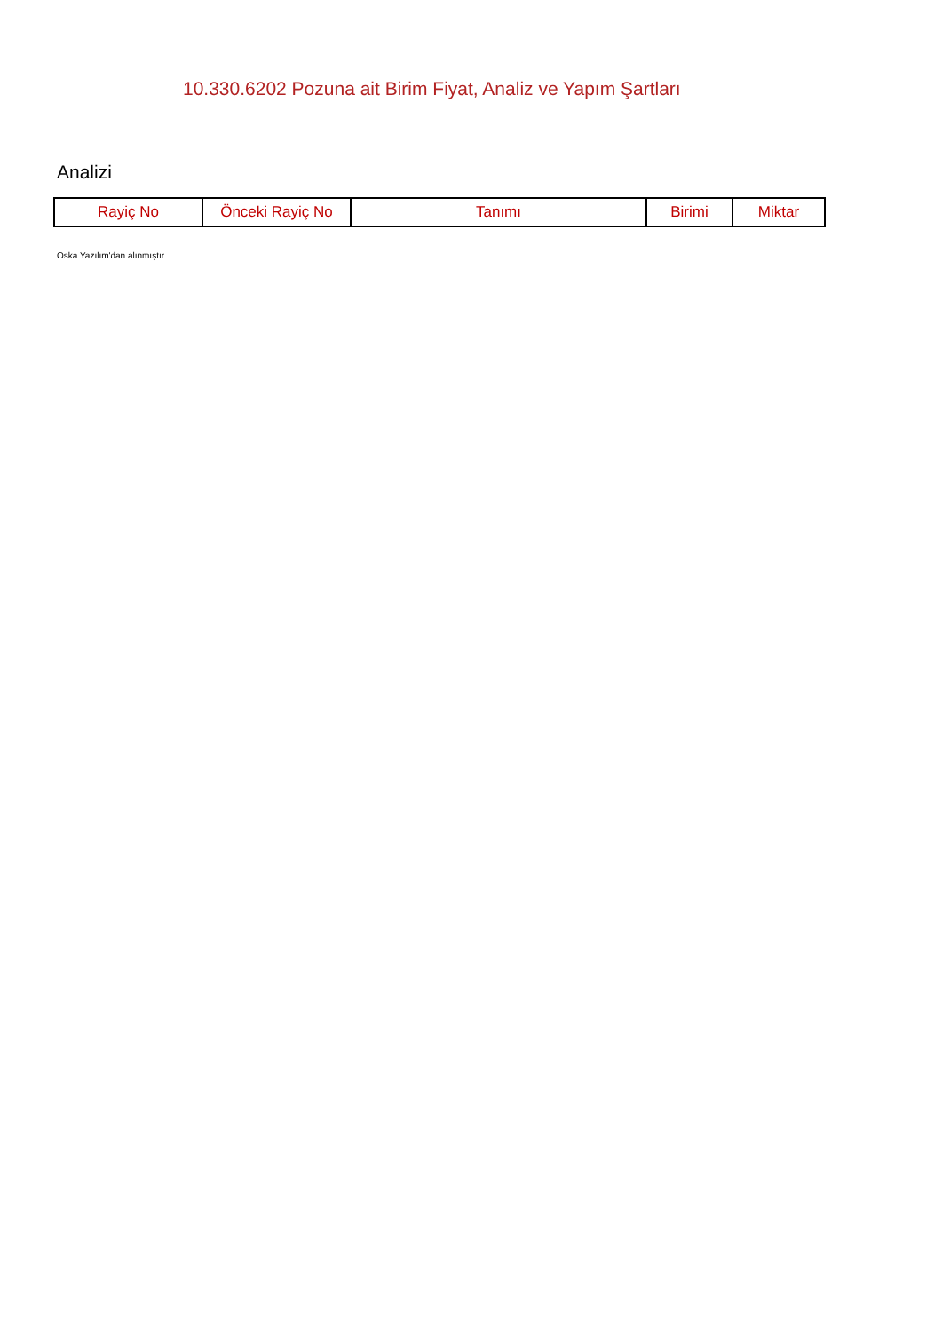10.330.6202 Pozuna ait Birim Fiyat, Analiz ve Yapım Şartları
Analizi
| Rayiç No | Önceki Rayiç No | Tanımı | Birimi | Miktar |
| --- | --- | --- | --- | --- |
Oska Yazılım'dan alınmıştır.